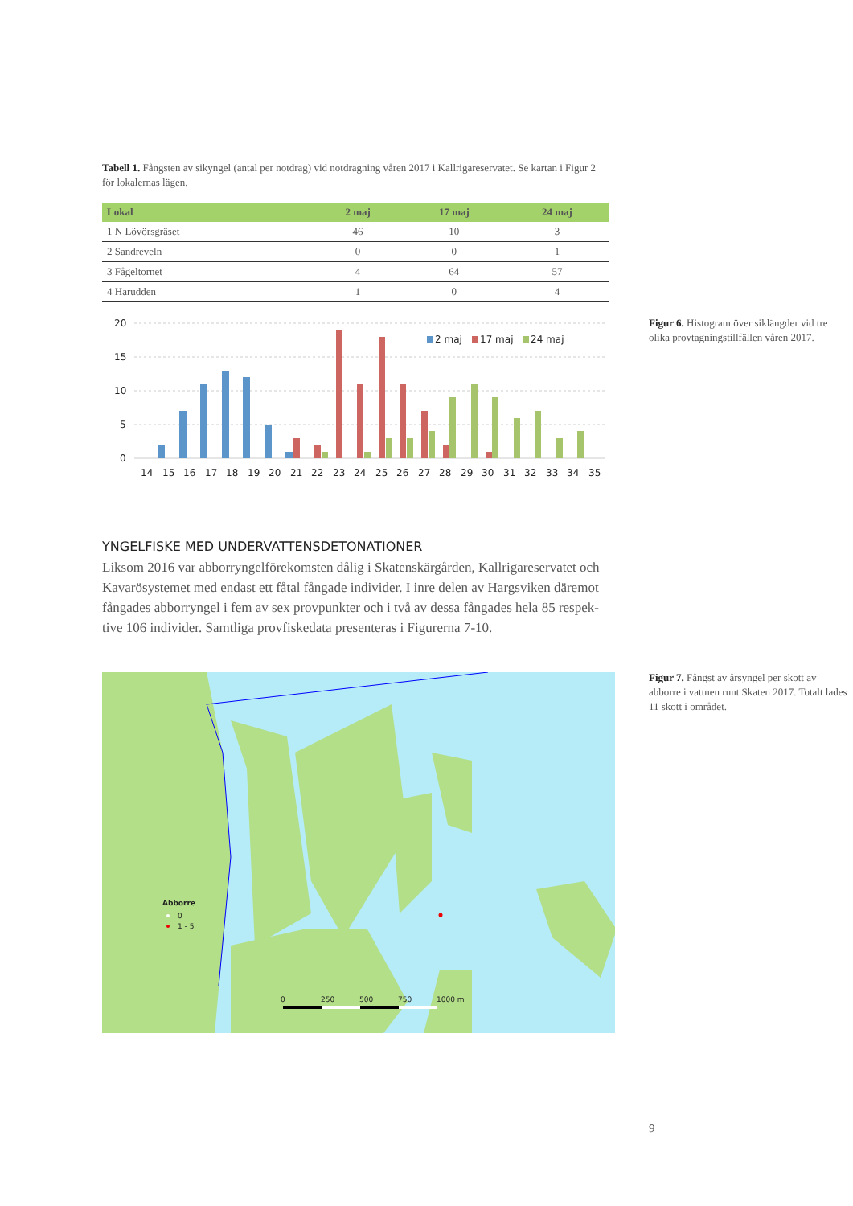Tabell 1. Fångsten av sikyngel (antal per notdrag) vid notdragning våren 2017 i Kallrigareservatet. Se kartan i Figur 2 för lokalernas lägen.
| Lokal | 2 maj | 17 maj | 24 maj |
| --- | --- | --- | --- |
| 1 N Lövörsgräset | 46 | 10 | 3 |
| 2 Sandreveln | 0 | 0 | 1 |
| 3 Fågeltornet | 4 | 64 | 57 |
| 4 Harudden | 1 | 0 | 4 |
20
15
10
5
0
2 maj
17 maj
24 maj
14 15 16 17 18 19 20 21 22 23 24 25 26 27 28 29 30 31 32 33 34 35
YNGELFISKE MED UNDERVATTENSDETONATIONER
Liksom 2016 var abborryngelförekomsten dålig i Skatenskärgården, Kallrigareservatet och Kavarösystemet med endast ett fåtal fångade individer. I inre delen av Hargsviken däremot fångades abborryngel i fem av sex provpunkter och i två av dessa fångades hela 85 respek­tive 106 individer. Samtliga provfiskedata presenteras i Figurerna 7-10.
Figur 6. Histogram över siklängder vid tre olika provtagningstillfällen våren 2017.
Abborre
0
1 - 5
0
250
500
750
1000 m
Figur 7. Fångst av årsyngel per skott av abborre i vattnen runt Skaten 2017. Totalt lades 11 skott i området.
9